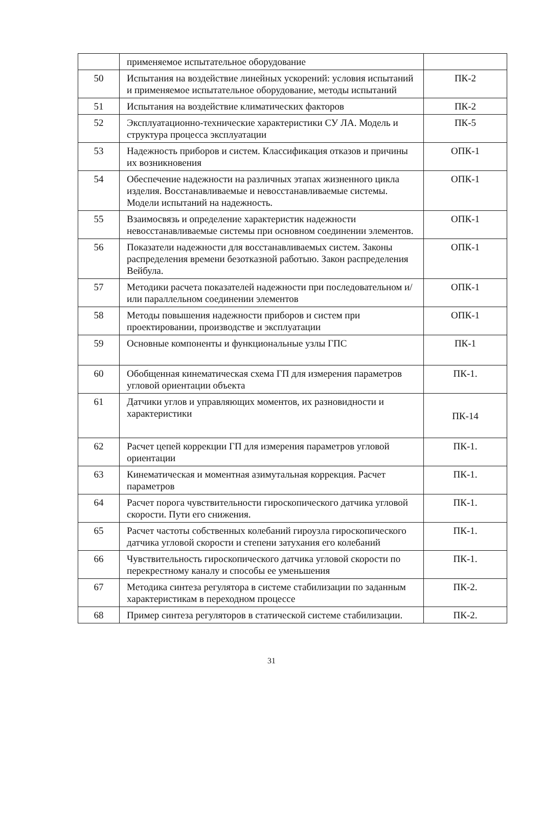| | применяемое испытательное оборудование | |
| 50 | Испытания на воздействие линейных ускорений: условия испытаний и применяемое испытательное оборудование, методы испытаний | ПК-2 |
| 51 | Испытания на воздействие климатических факторов | ПК-2 |
| 52 | Эксплуатационно-технические характеристики СУ ЛА. Модель и структура процесса эксплуатации | ПК-5 |
| 53 | Надежность приборов и систем. Классификация отказов и причины их возникновения | ОПК-1 |
| 54 | Обеспечение надежности на различных этапах жизненного цикла изделия. Восстанавливаемые и невосстанавливаемые системы. Модели испытаний на надежность. | ОПК-1 |
| 55 | Взаимосвязь и определение характеристик надежности невосстанавливаемые системы при основном соединении элементов. | ОПК-1 |
| 56 | Показатели надежности для восстанавливаемых систем. Законы распределения времени безотказной работыю. Закон распределения Вейбула. | ОПК-1 |
| 57 | Методики расчета показателей надежности при последовательном и/или параллельном соединении элементов | ОПК-1 |
| 58 | Методы повышения надежности приборов и систем при проектировании, производстве и эксплуатации | ОПК-1 |
| 59 | Основные компоненты и функциональные узлы ГПС | ПК-1 |
| 60 | Обобщенная кинематическая схема ГП для измерения параметров угловой ориентации объекта | ПК-1. |
| 61 | Датчики углов и управляющих моментов, их разновидности и характеристики | ПК-14 |
| 62 | Расчет цепей коррекции ГП для измерения параметров угловой ориентации | ПК-1. |
| 63 | Кинематическая и моментная азимутальная коррекция. Расчет параметров | ПК-1. |
| 64 | Расчет порога чувствительности гироскопического датчика угловой скорости. Пути его снижения. | ПК-1. |
| 65 | Расчет частоты собственных колебаний гироузла гироскопического датчика угловой скорости и степени затухания его колебаний | ПК-1. |
| 66 | Чувствительность гироскопического датчика угловой скорости по перекрестному каналу и способы ее уменьшения | ПК-1. |
| 67 | Методика синтеза регулятора в системе стабилизации по заданным характеристикам в переходном процессе | ПК-2. |
| 68 | Пример синтеза регуляторов в статической системе стабилизации. | ПК-2. |
31